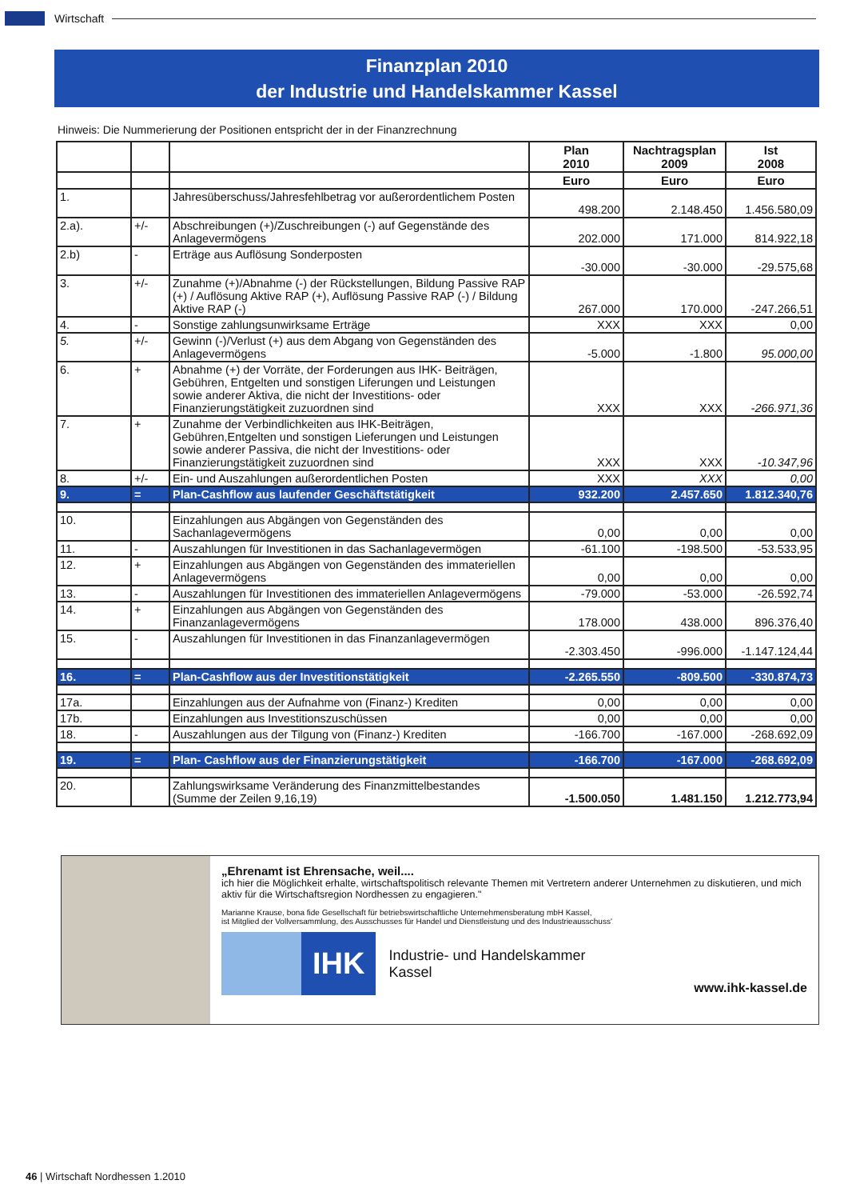Wirtschaft
Finanzplan 2010
der Industrie und Handelskammer Kassel
Hinweis: Die Nummerierung der Positionen entspricht der in der Finanzrechnung
| | | | Plan 2010 | Nachtragsplan 2009 | Ist 2008 |
| --- | --- | --- | --- | --- | --- |
| | | | Euro | Euro | Euro |
| 1. | | Jahresüberschuss/Jahresfehlbetrag vor außerordentlichem Posten | 498.200 | 2.148.450 | 1.456.580,09 |
| 2.a). | +/- | Abschreibungen (+)/Zuschreibungen (-) auf Gegenstände des Anlagevermögens | 202.000 | 171.000 | 814.922,18 |
| 2.b) | - | Erträge aus Auflösung Sonderposten | -30.000 | -30.000 | -29.575,68 |
| 3. | +/- | Zunahme (+)/Abnahme (-) der Rückstellungen, Bildung Passive RAP (+) / Auflösung Aktive RAP (+), Auflösung Passive RAP (-) / Bildung Aktive RAP (-) | 267.000 | 170.000 | -247.266,51 |
| 4. | - | Sonstige zahlungsunwirksame Erträge | XXX | XXX | 0,00 |
| 5. | +/- | Gewinn (-)/Verlust (+) aus dem Abgang von Gegenständen des Anlagevermögens | -5.000 | -1.800 | 95.000,00 |
| 6. | + | Abnahme (+) der Vorräte, der Forderungen aus IHK- Beiträgen, Gebühren, Entgelten und sonstigen Liferungen und Leistungen sowie anderer Aktiva, die nicht der Investitions- oder Finanzierungstätigkeit zuzuordnen sind | XXX | XXX | -266.971,36 |
| 7. | + | Zunahme der Verbindlichkeiten aus IHK-Beiträgen, Gebühren,Entgelten und sonstigen Lieferungen und Leistungen sowie anderer Passiva, die nicht der Investitions- oder Finanzierungstätigkeit zuzuordnen sind | XXX | XXX | -10.347,96 |
| 8. | +/- | Ein- und Auszahlungen außerordentlichen Posten | XXX | XXX | 0,00 |
| 9. | = | Plan-Cashflow aus laufender Geschäftstätigkeit | 932.200 | 2.457.650 | 1.812.340,76 |
| 10. | | Einzahlungen aus Abgängen von Gegenständen des Sachanlagevermögens | 0,00 | 0,00 | 0,00 |
| 11. | - | Auszahlungen für Investitionen in das Sachanlagevermögen | -61.100 | -198.500 | -53.533,95 |
| 12. | + | Einzahlungen aus Abgängen von Gegenständen des immateriellen Anlagevermögens | 0,00 | 0,00 | 0,00 |
| 13. | - | Auszahlungen für Investitionen des immateriellen Anlagevermögens | -79.000 | -53.000 | -26.592,74 |
| 14. | + | Einzahlungen aus Abgängen von Gegenständen des Finanzanlagevermögens | 178.000 | 438.000 | 896.376,40 |
| 15. | - | Auszahlungen für Investitionen in das Finanzanlagevermögen | -2.303.450 | -996.000 | -1.147.124,44 |
| 16. | = | Plan-Cashflow aus der Investitionstätigkeit | -2.265.550 | -809.500 | -330.874,73 |
| 17a. | | Einzahlungen aus der Aufnahme von (Finanz-) Krediten | 0,00 | 0,00 | 0,00 |
| 17b. | | Einzahlungen aus Investitionszuschüssen | 0,00 | 0,00 | 0,00 |
| 18. | - | Auszahlungen aus der Tilgung von (Finanz-) Krediten | -166.700 | -167.000 | -268.692,09 |
| 19. | = | Plan- Cashflow aus der Finanzierungstätigkeit | -166.700 | -167.000 | -268.692,09 |
| 20. | | Zahlungswirksame Veränderung des Finanzmittelbestandes (Summe der Zeilen 9,16,19) | -1.500.050 | 1.481.150 | 1.212.773,94 |
„Ehrenamt ist Ehrensache, weil....
ich hier die Möglichkeit erhalte, wirtschaftspolitisch relevante Themen mit Vertretern anderer Unternehmen zu diskutieren, und mich aktiv für die Wirtschaftsregion Nordhessen zu engagieren."
Marianne Krause, bona fide Gesellschaft für betriebswirtschaftliche Unternehmensberatung mbH Kassel,
ist Mitglied der Vollversammlung, des Ausschusses für Handel und Dienstleistung und des Industrieausschuss'
IHK
Industrie- und Handelskammer
Kassel
www.ihk-kassel.de
46 | Wirtschaft Nordhessen 1.2010